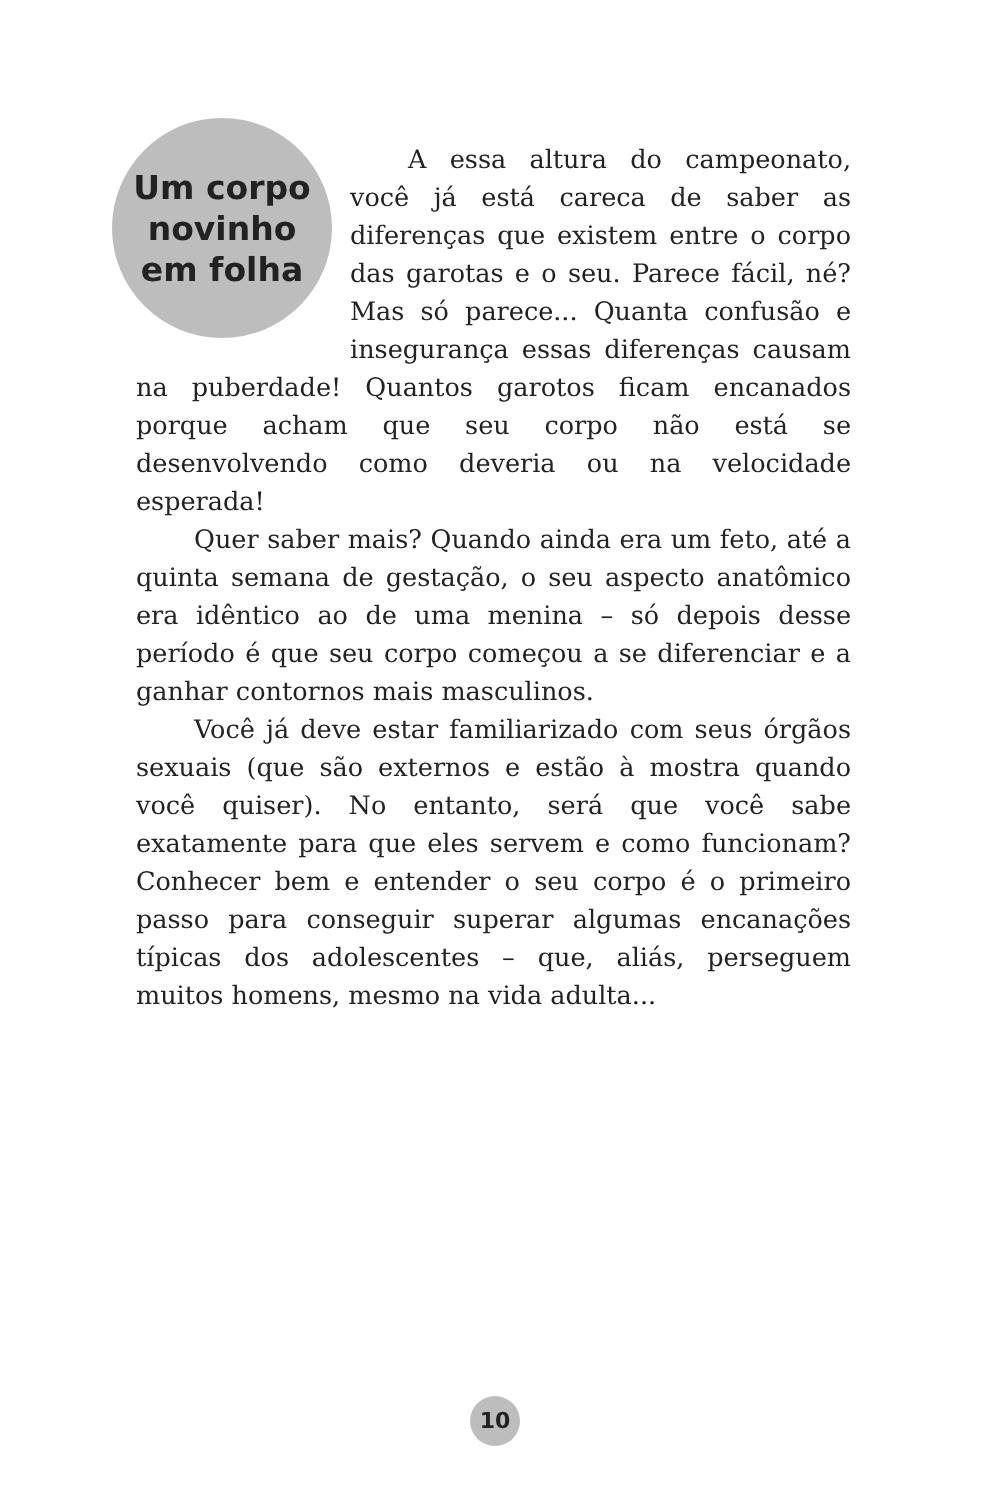Um corpo
novinho
em folha
A essa altura do campeonato, você já está careca de saber as diferenças que existem entre o corpo das garotas e o seu. Parece fácil, né? Mas só parece... Quanta confusão e insegurança essas diferenças causam na puberdade! Quantos garotos ficam encanados porque acham que seu corpo não está se desenvolvendo como deveria ou na velocidade esperada!
Quer saber mais? Quando ainda era um feto, até a quinta semana de gestação, o seu aspecto anatômico era idêntico ao de uma menina – só depois desse período é que seu corpo começou a se diferenciar e a ganhar contornos mais masculinos.
Você já deve estar familiarizado com seus órgãos sexuais (que são externos e estão à mostra quando você quiser). No entanto, será que você sabe exatamente para que eles servem e como funcionam? Conhecer bem e entender o seu corpo é o primeiro passo para conseguir superar algumas encanações típicas dos adolescentes – que, aliás, perseguem muitos homens, mesmo na vida adulta...
10